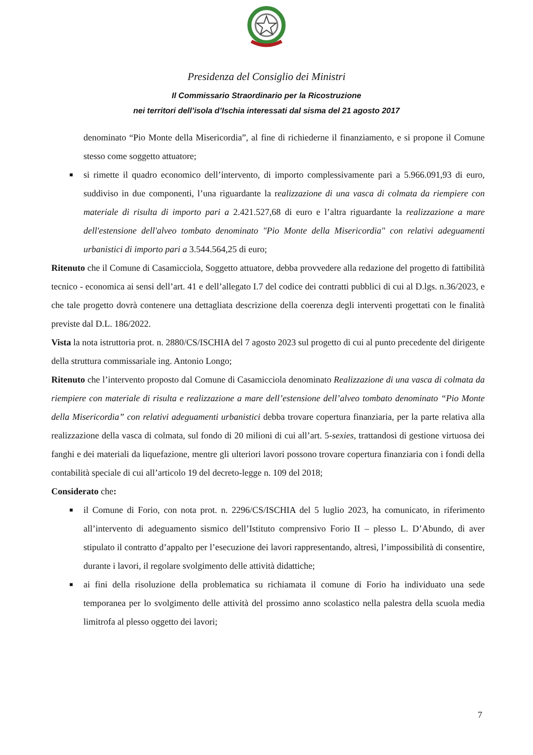Presidenza del Consiglio dei Ministri
Il Commissario Straordinario per la Ricostruzione
nei territori dell’isola d’Ischia interessati dal sisma del 21 agosto 2017
denominato “Pio Monte della Misericordia”, al fine di richiederne il finanziamento, e si propone il Comune stesso come soggetto attuatore;
■ si rimette il quadro economico dell’intervento, di importo complessivamente pari a 5.966.091,93 di euro, suddiviso in due componenti, l’una riguardante la realizzazione di una vasca di colmata da riempiere con materiale di risulta di importo pari a 2.421.527,68 di euro e l’altra riguardante la realizzazione a mare dell'estensione dell'alveo tombato denominato "Pio Monte della Misericordia" con relativi adeguamenti urbanistici di importo pari a 3.544.564,25 di euro;
Ritenuto che il Comune di Casamicciola, Soggetto attuatore, debba provvedere alla redazione del progetto di fattibilità tecnico - economica ai sensi dell’art. 41 e dell’allegato I.7 del codice dei contratti pubblici di cui al D.lgs. n.36/2023, e che tale progetto dovrà contenere una dettagliata descrizione della coerenza degli interventi progettati con le finalità previste dal D.L. 186/2022.
Vista la nota istruttoria prot. n. 2880/CS/ISCHIA del 7 agosto 2023 sul progetto di cui al punto precedente del dirigente della struttura commissariale ing. Antonio Longo;
Ritenuto che l’intervento proposto dal Comune di Casamicciola denominato Realizzazione di una vasca di colmata da riempiere con materiale di risulta e realizzazione a mare dell’estensione dell’alveo tombato denominato “Pio Monte della Misericordia” con relativi adeguamenti urbanistici debba trovare copertura finanziaria, per la parte relativa alla realizzazione della vasca di colmata, sul fondo di 20 milioni di cui all’art. 5-sexies, trattandosi di gestione virtuosa dei fanghi e dei materiali da liquefazione, mentre gli ulteriori lavori possono trovare copertura finanziaria con i fondi della contabilità speciale di cui all’articolo 19 del decreto-legge n. 109 del 2018;
Considerato che:
■ il Comune di Forio, con nota prot. n. 2296/CS/ISCHIA del 5 luglio 2023, ha comunicato, in riferimento all’intervento di adeguamento sismico dell’Istituto comprensivo Forio II – plesso L. D’Abundo, di aver stipulato il contratto d’appalto per l’esecuzione dei lavori rappresentando, altresì, l’impossibilità di consentire, durante i lavori, il regolare svolgimento delle attività didattiche;
■ ai fini della risoluzione della problematica su richiamata il comune di Forio ha individuato una sede temporanea per lo svolgimento delle attività del prossimo anno scolastico nella palestra della scuola media limitrofa al plesso oggetto dei lavori;
7